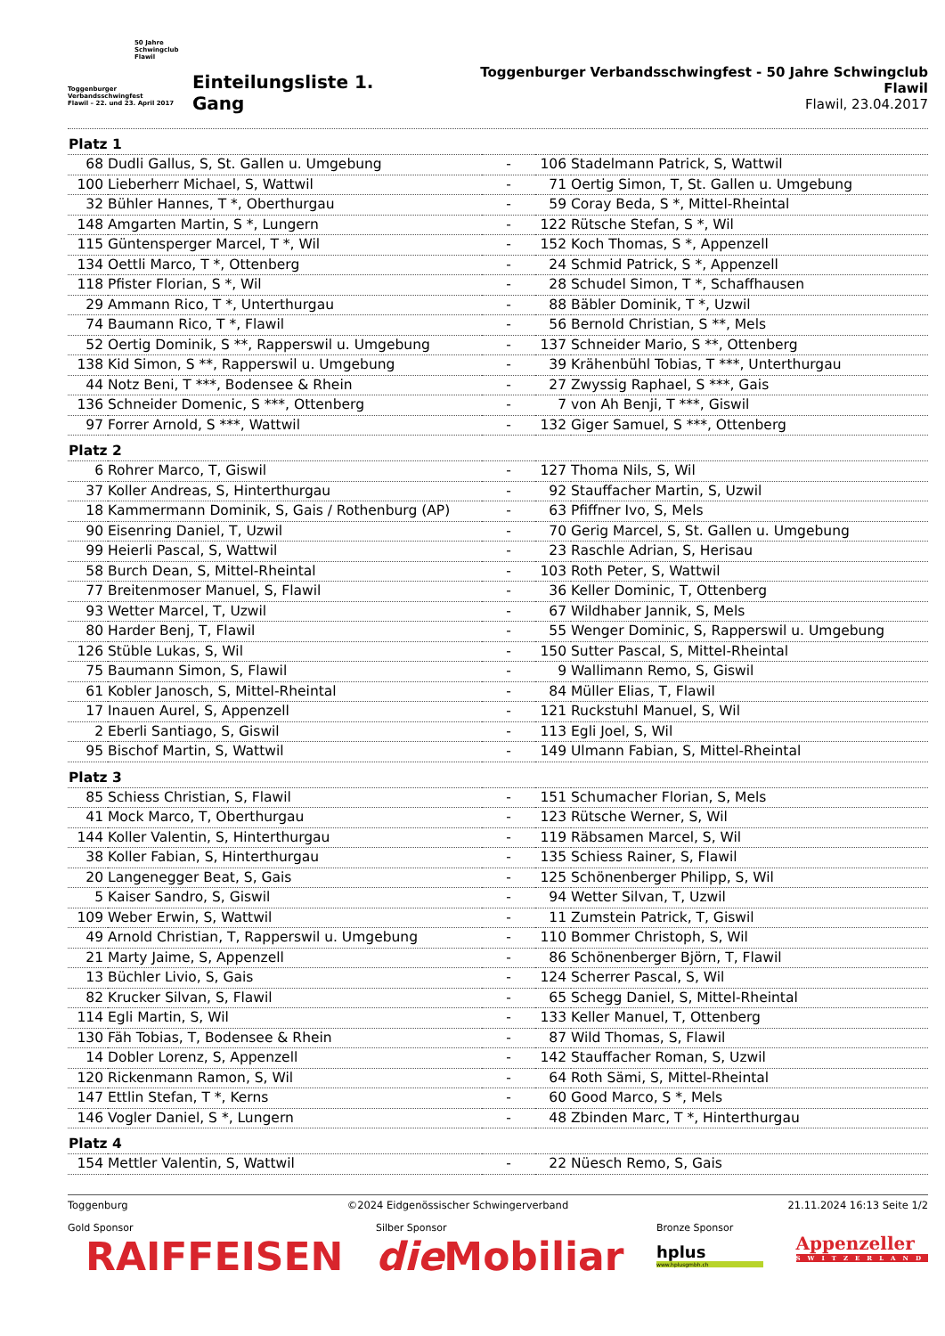50 Jahre
Schwingclub
Flawil
Toggenburger
Verbandsschwingfest
Flawil – 22. und 23. April 2017
Einteilungsliste 1. Gang
Toggenburger Verbandsschwingfest - 50 Jahre Schwingclub Flawil
Flawil, 23.04.2017
| Platz 1 | | | | |
| --- | --- | --- | --- | --- |
| 68 | Dudli Gallus, S, St. Gallen u. Umgebung | - | 106 | Stadelmann Patrick, S, Wattwil |
| 100 | Lieberherr Michael, S, Wattwil | - | 71 | Oertig Simon, T, St. Gallen u. Umgebung |
| 32 | Bühler Hannes, T *, Oberthurgau | - | 59 | Coray Beda, S *, Mittel-Rheintal |
| 148 | Amgarten Martin, S *, Lungern | - | 122 | Rütsche Stefan, S *, Wil |
| 115 | Güntensperger Marcel, T *, Wil | - | 152 | Koch Thomas, S *, Appenzell |
| 134 | Oettli Marco, T *, Ottenberg | - | 24 | Schmid Patrick, S *, Appenzell |
| 118 | Pfister Florian, S *, Wil | - | 28 | Schudel Simon, T *, Schaffhausen |
| 29 | Ammann Rico, T *, Unterthurgau | - | 88 | Bäbler Dominik, T *, Uzwil |
| 74 | Baumann Rico, T *, Flawil | - | 56 | Bernold Christian, S **, Mels |
| 52 | Oertig Dominik, S **, Rapperswil u. Umgebung | - | 137 | Schneider Mario, S **, Ottenberg |
| 138 | Kid Simon, S **, Rapperswil u. Umgebung | - | 39 | Krähenbühl Tobias, T ***, Unterthurgau |
| 44 | Notz Beni, T ***, Bodensee & Rhein | - | 27 | Zwyssig Raphael, S ***, Gais |
| 136 | Schneider Domenic, S ***, Ottenberg | - | 7 | von Ah Benji, T ***, Giswil |
| 97 | Forrer Arnold, S ***, Wattwil | - | 132 | Giger Samuel, S ***, Ottenberg |
| Platz 2 | | | | |
| 6 | Rohrer Marco, T, Giswil | - | 127 | Thoma Nils, S, Wil |
| 37 | Koller Andreas, S, Hinterthurgau | - | 92 | Stauffacher Martin, S, Uzwil |
| 18 | Kammermann Dominik, S, Gais / Rothenburg (AP) | - | 63 | Pfiffner Ivo, S, Mels |
| 90 | Eisenring Daniel, T, Uzwil | - | 70 | Gerig Marcel, S, St. Gallen u. Umgebung |
| 99 | Heierli Pascal, S, Wattwil | - | 23 | Raschle Adrian, S, Herisau |
| 58 | Burch Dean, S, Mittel-Rheintal | - | 103 | Roth Peter, S, Wattwil |
| 77 | Breitenmoser Manuel, S, Flawil | - | 36 | Keller Dominic, T, Ottenberg |
| 93 | Wetter Marcel, T, Uzwil | - | 67 | Wildhaber Jannik, S, Mels |
| 80 | Harder Benj, T, Flawil | - | 55 | Wenger Dominic, S, Rapperswil u. Umgebung |
| 126 | Stüble Lukas, S, Wil | - | 150 | Sutter Pascal, S, Mittel-Rheintal |
| 75 | Baumann Simon, S, Flawil | - | 9 | Wallimann Remo, S, Giswil |
| 61 | Kobler Janosch, S, Mittel-Rheintal | - | 84 | Müller Elias, T, Flawil |
| 17 | Inauen Aurel, S, Appenzell | - | 121 | Ruckstuhl Manuel, S, Wil |
| 2 | Eberli Santiago, S, Giswil | - | 113 | Egli Joel, S, Wil |
| 95 | Bischof Martin, S, Wattwil | - | 149 | Ulmann Fabian, S, Mittel-Rheintal |
| Platz 3 | | | | |
| 85 | Schiess Christian, S, Flawil | - | 151 | Schumacher Florian, S, Mels |
| 41 | Mock Marco, T, Oberthurgau | - | 123 | Rütsche Werner, S, Wil |
| 144 | Koller Valentin, S, Hinterthurgau | - | 119 | Räbsamen Marcel, S, Wil |
| 38 | Koller Fabian, S, Hinterthurgau | - | 135 | Schiess Rainer, S, Flawil |
| 20 | Langenegger Beat, S, Gais | - | 125 | Schönenberger Philipp, S, Wil |
| 5 | Kaiser Sandro, S, Giswil | - | 94 | Wetter Silvan, T, Uzwil |
| 109 | Weber Erwin, S, Wattwil | - | 11 | Zumstein Patrick, T, Giswil |
| 49 | Arnold Christian, T, Rapperswil u. Umgebung | - | 110 | Bommer Christoph, S, Wil |
| 21 | Marty Jaime, S, Appenzell | - | 86 | Schönenberger Björn, T, Flawil |
| 13 | Büchler Livio, S, Gais | - | 124 | Scherrer Pascal, S, Wil |
| 82 | Krucker Silvan, S, Flawil | - | 65 | Schegg Daniel, S, Mittel-Rheintal |
| 114 | Egli Martin, S, Wil | - | 133 | Keller Manuel, T, Ottenberg |
| 130 | Fäh Tobias, T, Bodensee & Rhein | - | 87 | Wild Thomas, S, Flawil |
| 14 | Dobler Lorenz, S, Appenzell | - | 142 | Stauffacher Roman, S, Uzwil |
| 120 | Rickenmann Ramon, S, Wil | - | 64 | Roth Sämi, S, Mittel-Rheintal |
| 147 | Ettlin Stefan, T *, Kerns | - | 60 | Good Marco, S *, Mels |
| 146 | Vogler Daniel, S *, Lungern | - | 48 | Zbinden Marc, T *, Hinterthurgau |
| Platz 4 | | | | |
| 154 | Mettler Valentin, S, Wattwil | - | 22 | Nüesch Remo, S, Gais |
Toggenburg ©2024 Eidgenössischer Schwingerverband 21.11.2024 16:13 Seite 1/2
Gold Sponsor
RAIFFEISEN
Silber Sponsor
die Mobiliar
Bronze Sponsor
hplus
www.hplusgmbh.ch
Appenzeller
SWITZERLAND